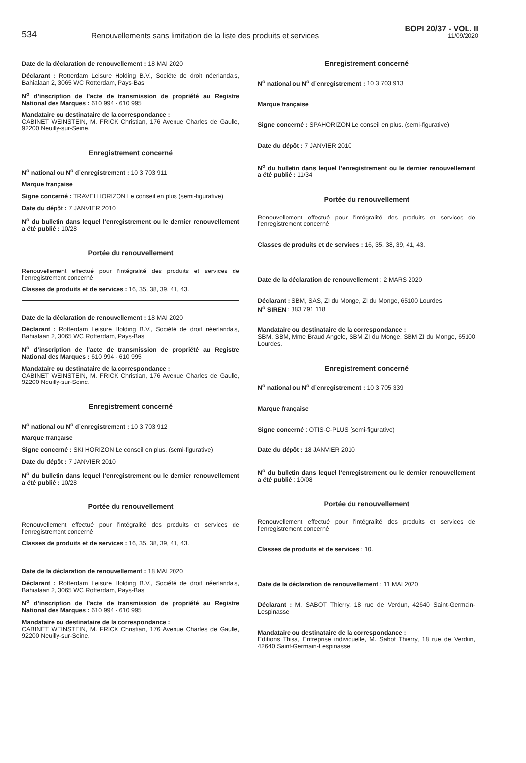534
Renouvellements sans limitation de la liste des produits et services
BOPI 20/37 - VOL. II
11/09/2020
Date de la déclaration de renouvellement : 18 MAI 2020
Déclarant : Rotterdam Leisure Holding B.V., Société de droit néerlandais, Bahialaan 2, 3065 WC Rotterdam, Pays-Bas
N<sup>o</sup> d’inscription de l’acte de transmission de propriété au Registre National des Marques : 610 994 - 610 995
Mandataire ou destinataire de la correspondance :
CABINET WEINSTEIN, M. FRICK Christian, 176 Avenue Charles de Gaulle, 92200 Neuilly-sur-Seine.
Enregistrement concerné
N<sup>o</sup> national ou N<sup>o</sup> d’enregistrement : 10 3 703 911
Marque française
Signe concerné : TRAVELHORIZON Le conseil en plus (semi-figurative)
Date du dépôt : 7 JANVIER 2010
N<sup>o</sup> du bulletin dans lequel l’enregistrement ou le dernier renouvellement a été publié : 10/28
Portée du renouvellement
Renouvellement effectué pour l’intégralité des produits et services de l’enregistrement concerné
Classes de produits et de services : 16, 35, 38, 39, 41, 43.
Date de la déclaration de renouvellement : 18 MAI 2020
Déclarant : Rotterdam Leisure Holding B.V., Société de droit néerlandais, Bahialaan 2, 3065 WC Rotterdam, Pays-Bas
N<sup>o</sup> d’inscription de l’acte de transmission de propriété au Registre National des Marques : 610 994 - 610 995
Mandataire ou destinataire de la correspondance :
CABINET WEINSTEIN, M. FRICK Christian, 176 Avenue Charles de Gaulle, 92200 Neuilly-sur-Seine.
Enregistrement concerné
N<sup>o</sup> national ou N<sup>o</sup> d’enregistrement : 10 3 703 912
Marque française
Signe concerné : SKI HORIZON Le conseil en plus. (semi-figurative)
Date du dépôt : 7 JANVIER 2010
N<sup>o</sup> du bulletin dans lequel l’enregistrement ou le dernier renouvellement a été publié : 10/28
Portée du renouvellement
Renouvellement effectué pour l’intégralité des produits et services de l’enregistrement concerné
Classes de produits et de services : 16, 35, 38, 39, 41, 43.
Date de la déclaration de renouvellement : 18 MAI 2020
Déclarant : Rotterdam Leisure Holding B.V., Société de droit néerlandais, Bahialaan 2, 3065 WC Rotterdam, Pays-Bas
N<sup>o</sup> d’inscription de l’acte de transmission de propriété au Registre National des Marques : 610 994 - 610 995
Mandataire ou destinataire de la correspondance :
CABINET WEINSTEIN, M. FRICK Christian, 176 Avenue Charles de Gaulle, 92200 Neuilly-sur-Seine.
Enregistrement concerné
N<sup>o</sup> national ou N<sup>o</sup> d’enregistrement : 10 3 703 913
Marque française
Signe concerné : SPAHORIZON Le conseil en plus. (semi-figurative)
Date du dépôt : 7 JANVIER 2010
N<sup>o</sup> du bulletin dans lequel l’enregistrement ou le dernier renouvellement a été publié : 11/34
Portée du renouvellement
Renouvellement effectué pour l’intégralité des produits et services de l’enregistrement concerné
Classes de produits et de services : 16, 35, 38, 39, 41, 43.
Date de la déclaration de renouvellement : 2 MARS 2020
Déclarant : SBM, SAS, ZI du Monge, ZI du Monge, 65100 Lourdes
N<sup>o</sup> SIREN : 383 791 118
Mandataire ou destinataire de la correspondance :
SBM, SBM, Mme Braud Angele, SBM ZI du Monge, SBM ZI du Monge, 65100 Lourdes.
Enregistrement concerné
N<sup>o</sup> national ou N<sup>o</sup> d’enregistrement : 10 3 705 339
Marque française
Signe concerné : OTIS-C-PLUS (semi-figurative)
Date du dépôt : 18 JANVIER 2010
N<sup>o</sup> du bulletin dans lequel l’enregistrement ou le dernier renouvellement a été publié : 10/08
Portée du renouvellement
Renouvellement effectué pour l’intégralité des produits et services de l’enregistrement concerné
Classes de produits et de services : 10.
Date de la déclaration de renouvellement : 11 MAI 2020
Déclarant : M. SABOT Thierry, 18 rue de Verdun, 42640 Saint-Germain-Lespinasse
Mandataire ou destinataire de la correspondance :
Editions Thisa, Entreprise individuelle, M. Sabot Thierry, 18 rue de Verdun, 42640 Saint-Germain-Lespinasse.